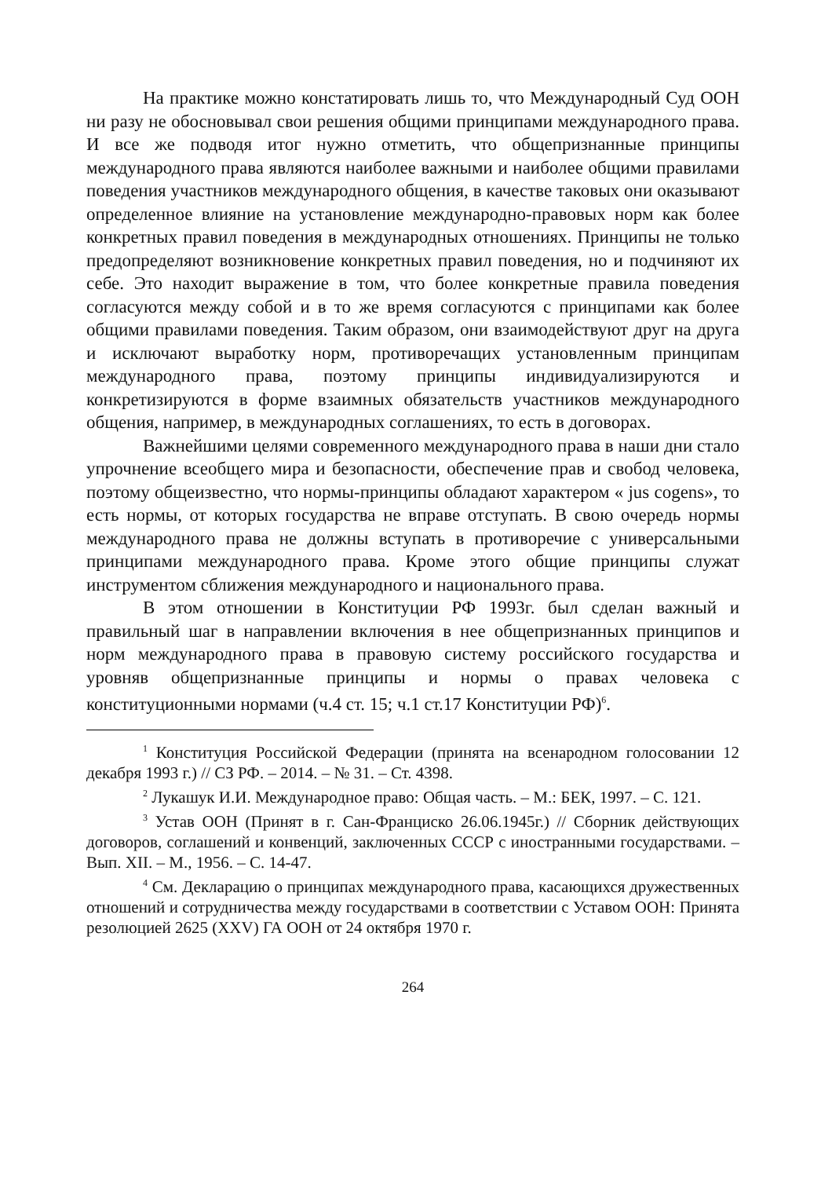На практике можно констатировать лишь то, что Международный Суд ООН ни разу не обосновывал свои решения общими принципами международного права. И все же подводя итог нужно отметить, что общепризнанные принципы международного права являются наиболее важными и наиболее общими правилами поведения участников международного общения, в качестве таковых они оказывают определенное влияние на установление международно-правовых норм как более конкретных правил поведения в международных отношениях. Принципы не только предопределяют возникновение конкретных правил поведения, но и подчиняют их себе. Это находит выражение в том, что более конкретные правила поведения согласуются между собой и в то же время согласуются с принципами как более общими правилами поведения. Таким образом, они взаимодействуют друг на друга и исключают выработку норм, противоречащих установленным принципам международного права, поэтому принципы индивидуализируются и конкретизируются в форме взаимных обязательств участников международного общения, например, в международных соглашениях, то есть в договорах.
Важнейшими целями современного международного права в наши дни стало упрочнение всеобщего мира и безопасности, обеспечение прав и свобод человека, поэтому общеизвестно, что нормы-принципы обладают характером « jus cogens», то есть нормы, от которых государства не вправе отступать. В свою очередь нормы международного права не должны вступать в противоречие с универсальными принципами международного права. Кроме этого общие принципы служат инструментом сближения международного и национального права.
В этом отношении в Конституции РФ 1993г. был сделан важный и правильный шаг в направлении включения в нее общепризнанных принципов и норм международного права в правовую систему российского государства и уровняв общепризнанные принципы и нормы о правах человека с конституционными нормами (ч.4 ст. 15; ч.1 ст.17 Конституции РФ)<sup>6</sup>.
<sup>1</sup> Конституция Российской Федерации (принята на всенародном голосовании 12 декабря 1993 г.) // СЗ РФ. – 2014. – № 31. – Ст. 4398.
<sup>2</sup> Лукашук И.И. Международное право: Общая часть. – М.: БЕК, 1997. – С. 121.
<sup>3</sup> Устав ООН (Принят в г. Сан-Франциско 26.06.1945г.) // Сборник действующих договоров, соглашений и конвенций, заключенных СССР с иностранными государствами. – Вып. XII. – М., 1956. – С. 14-47.
<sup>4</sup> См. Декларацию о принципах международного права, касающихся дружественных отношений и сотрудничества между государствами в соответствии с Уставом ООН: Принята резолюцией 2625 (XXV) ГА ООН от 24 октября 1970 г.
264